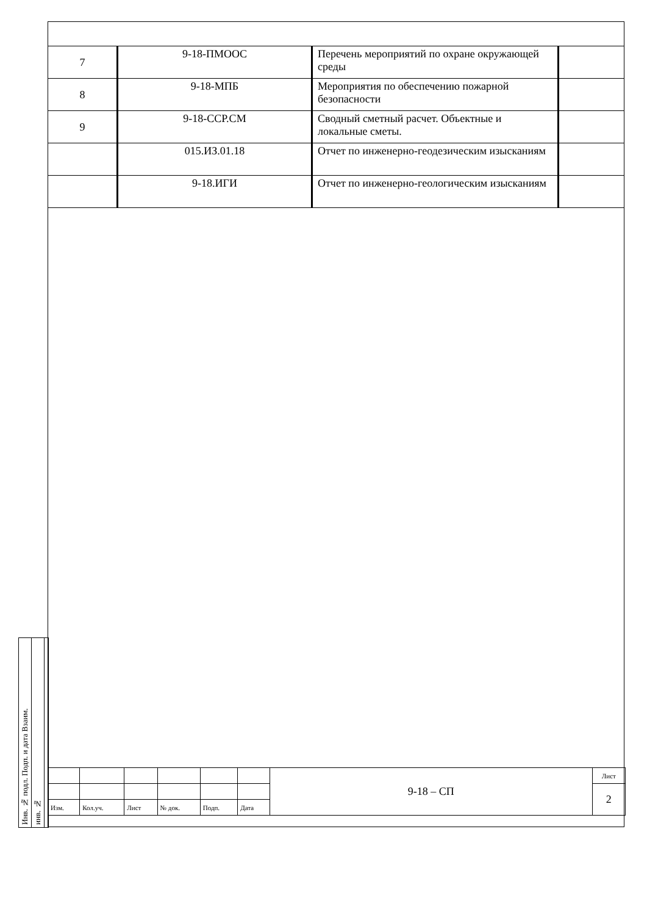| 7 | 9-18-ПМООС | Перечень мероприятий по охране окружающей среды | |
| 8 | 9-18-МПБ | Мероприятия по обеспечению пожарной безопасности | |
| 9 | 9-18-ССР.СМ | Сводный сметный расчет. Объектные и локальные сметы. | |
| | 015.ИЗ.01.18 | Отчет по инженерно-геодезическим изысканиям | |
| | 9-18.ИГИ | Отчет по инженерно-геологическим изысканиям | |
Инв. № подл. Подп. и дата Взаим.
инв. №
| | | | | | | 9-18 – СП | Лист |
| | | | | | | | 2 |
| Изм. | Кол.уч. | Лист | № док. | Подп. | Дата | | |